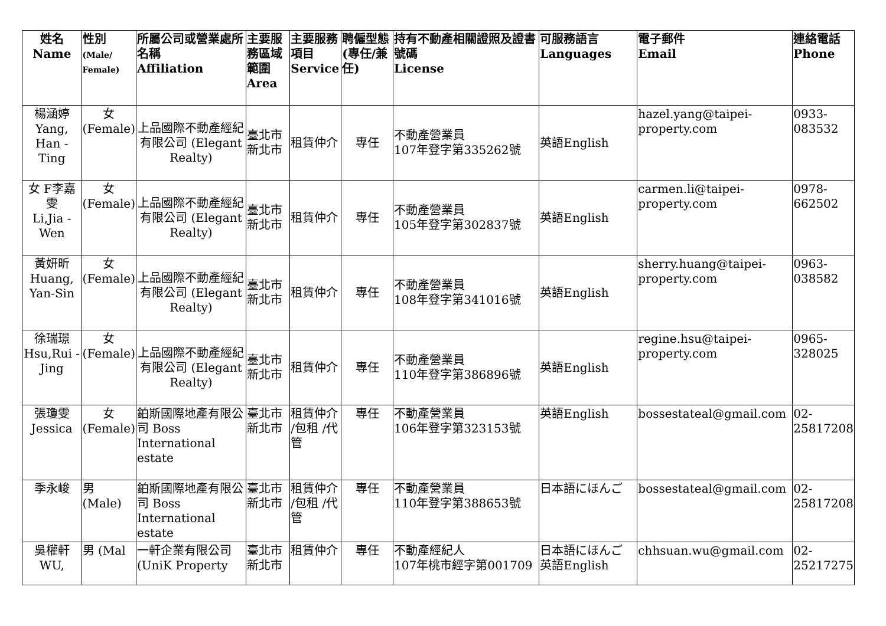| 姓名 Name | 性別 (Male/ Female) | 所屬公司或營業處所名稱 Affiliation | 主要服務區域範圍 Area | 主要服務項目 Service | 聘僱型態(專任/兼任) | 持有不動產相關證照及證書號碼 License | 可服務語言 Languages | 電子郵件 Email | 連絡電話 Phone |
| --- | --- | --- | --- | --- | --- | --- | --- | --- | --- |
| 楊涵婷 Yang, Han -Ting | 女 (Female) | 上品國際不動產經紀有限公司 (Elegant Realty) | 臺北市 新北市 | 租賃仲介 | 專任 | 不動產營業員 107年登字第335262號 | 英語English | hazel.yang@taipei-property.com | 0933-083532 |
| 女 F李嘉雯 Li,Jia -Wen | 女 (Female) | 上品國際不動產經紀有限公司 (Elegant Realty) | 臺北市 新北市 | 租賃仲介 | 專任 | 不動產營業員 105年登字第302837號 | 英語English | carmen.li@taipei-property.com | 0978-662502 |
| 黃妍昕 Huang, Yan-Sin | 女 (Female) | 上品國際不動產經紀有限公司 (Elegant Realty) | 臺北市 新北市 | 租賃仲介 | 專任 | 不動產營業員 108年登字第341016號 | 英語English | sherry.huang@taipei-property.com | 0963-038582 |
| 徐瑞璟 Hsu,Rui -Jing | 女 (Female) | 上品國際不動產經紀有限公司 (Elegant Realty) | 臺北市 新北市 | 租賃仲介 | 專任 | 不動產營業員 110年登字第386896號 | 英語English | regine.hsu@taipei-property.com | 0965-328025 |
| 張瓊雯 Jessica | 女 (Female) | 鉑斯國際地產有限公司 Boss International estate | 臺北市 新北市 | 租賃仲介 /包租 /代管 | 專任 | 不動產營業員 106年登字第323153號 | 英語English | bossestateal@gmail.com | 02-25817208 |
| 季永峻 | 男 (Male) | 鉑斯國際地產有限公司 Boss International estate | 臺北市 新北市 | 租賃仲介 /包租 /代管 | 專任 | 不動產營業員 110年登字第388653號 | 日本語にほんご | bossestateal@gmail.com | 02-25817208 |
| 吳權軒 WU, | 男 (Mal | 一軒企業有限公司 (UniK Property | 臺北市 新北市 | 租賃仲介 | 專任 | 不動產經紀人 107年桃市經字第001709 | 日本語にほんご 英語English | chhsuan.wu@gmail.com | 02-25217275 |